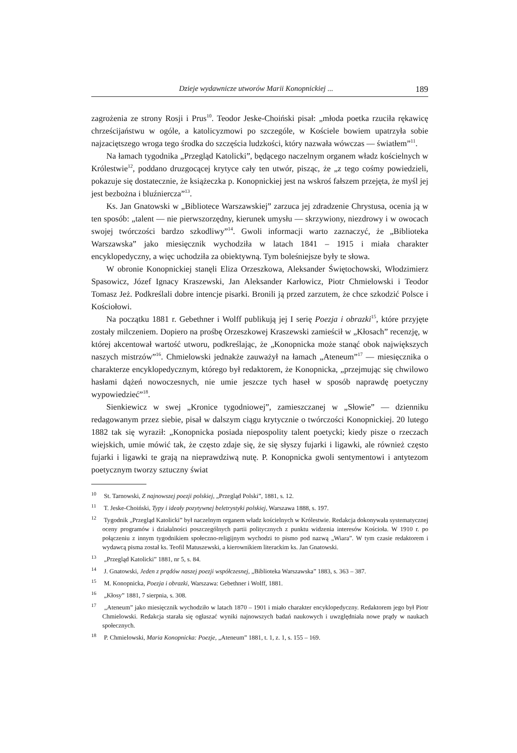Dzieje wydawnicze utworów Marii Konopnickiej ... 189
zagrożenia ze strony Rosji i Prus<sup>10</sup>. Teodor Jeske-Choiński pisał: „młoda poetka rzuciła rękawicę chrześcijaństwu w ogóle, a katolicyzmowi po szczególe, w Kościele bowiem upatrzyła sobie najzaciętszego wroga tego środka do szczęścia ludzkości, który nazwała wówczas — światłem”<sup>11</sup>.
Na łamach tygodnika „Przegląd Katolicki”, będącego naczelnym organem władz kościelnych w Królestwie<sup>12</sup>, poddano druzgocącej krytyce cały ten utwór, pisząc, że „z tego cośmy powiedzieli, pokazuje się dostatecznie, że książeczka p. Konopnickiej jest na wskroś fałszem przejęta, że myśl jej jest bezbożna i bluźniercza”<sup>13</sup>.
Ks. Jan Gnatowski w „Bibliotece Warszawskiej” zarzuca jej zdradzenie Chrystusa, ocenia ją w ten sposób: „talent — nie pierwszorzędny, kierunek umysłu — skrzywiony, niezdrowy i w owocach swojej twórczości bardzo szkodliwy”<sup>14</sup>. Gwoli informacji warto zaznaczyć, że „Biblioteka Warszawska” jako miesięcznik wychodziła w latach 1841 – 1915 i miała charakter encyklopedyczny, a więc uchodziła za obiektywną. Tym boleśniejsze były te słowa.
W obronie Konopnickiej stanęli Eliza Orzeszkowa, Aleksander Świętochowski, Włodzimierz Spasowicz, Józef Ignacy Kraszewski, Jan Aleksander Karłowicz, Piotr Chmielowski i Teodor Tomasz Jeż. Podkreślali dobre intencje pisarki. Bronili ją przed zarzutem, że chce szkodzić Polsce i Kościołowi.
Na początku 1881 r. Gebethner i Wolff publikują jej I serię Poezja i obrazki<sup>15</sup>, które przyjęte zostały milczeniem. Dopiero na prośbę Orzeszkowej Kraszewski zamieścił w „Kłosach” recenzję, w której akcentował wartość utworu, podkreślając, że „Konopnicka może stanąć obok największych naszych mistrzów”<sup>16</sup>. Chmielowski jednakże zauważył na łamach „Ateneum”<sup>17</sup> — miesięcznika o charakterze encyklopedycznym, którego był redaktorem, że Konopnicka, „przejmując się chwilowo hasłami dążeń nowoczesnych, nie umie jeszcze tych haseł w sposób naprawdę poetyczny wypowiedzieć”<sup>18</sup>.
Sienkiewicz w swej „Kronice tygodniowej”, zamieszczanej w „Słowie” — dzienniku redagowanym przez siebie, pisał w dalszym ciągu krytycznie o twórczości Konopnickiej. 20 lutego 1882 tak się wyraził: „Konopnicka posiada niepospolity talent poetycki; kiedy pisze o rzeczach wiejskich, umie mówić tak, że często zdaje się, że się słyszy fujarki i ligawki, ale również często fujarki i ligawki te grają na nieprawdziwą nutę. P. Konopnicka gwoli sentymentowi i antytezom poetycznym tworzy sztuczny świat
<sup>10</sup> St. Tarnowski, Z najnowszej poezji polskiej, „Przegląd Polski”, 1881, s. 12.
<sup>11</sup> T. Jeske-Choiński, Typy i ideały pozytywnej beletrystyki polskiej, Warszawa 1888, s. 197.
<sup>12</sup> Tygodnik „Przegląd Katolicki” był naczelnym organem władz kościelnych w Królestwie. Redakcja dokonywała systematycznej oceny programów i działalności poszczególnych partii politycznych z punktu widzenia interesów Kościoła. W 1910 r. po połączeniu z innym tygodnikiem społeczno-religijnym wychodzi to pismo pod nazwą „Wiara”. W tym czasie redaktorem i wydawcą pisma został ks. Teofil Matuszewski, a kierownikiem literackim ks. Jan Gnatowski.
<sup>13</sup> „Przegląd Katolicki” 1881, nr 5, s. 84.
<sup>14</sup> J. Gnatowski, Jeden z prądów naszej poezji współczesnej, „Biblioteka Warszawska” 1883, s. 363 – 387.
<sup>15</sup> M. Konopnicka, Poezja i obrazki, Warszawa: Gebethner i Wolff, 1881.
<sup>16</sup> „Kłosy” 1881, 7 sierpnia, s. 308.
<sup>17</sup> „Ateneum” jako miesięcznik wychodziło w latach 1870 – 1901 i miało charakter encyklopedyczny. Redaktorem jego był Piotr Chmielowski. Redakcja starała się ogłaszać wyniki najnowszych badań naukowych i uwzględniała nowe prądy w naukach społecznych.
<sup>18</sup> P. Chmielowski, Maria Konopnicka: Poezje, „Ateneum” 1881, t. 1, z. 1, s. 155 – 169.